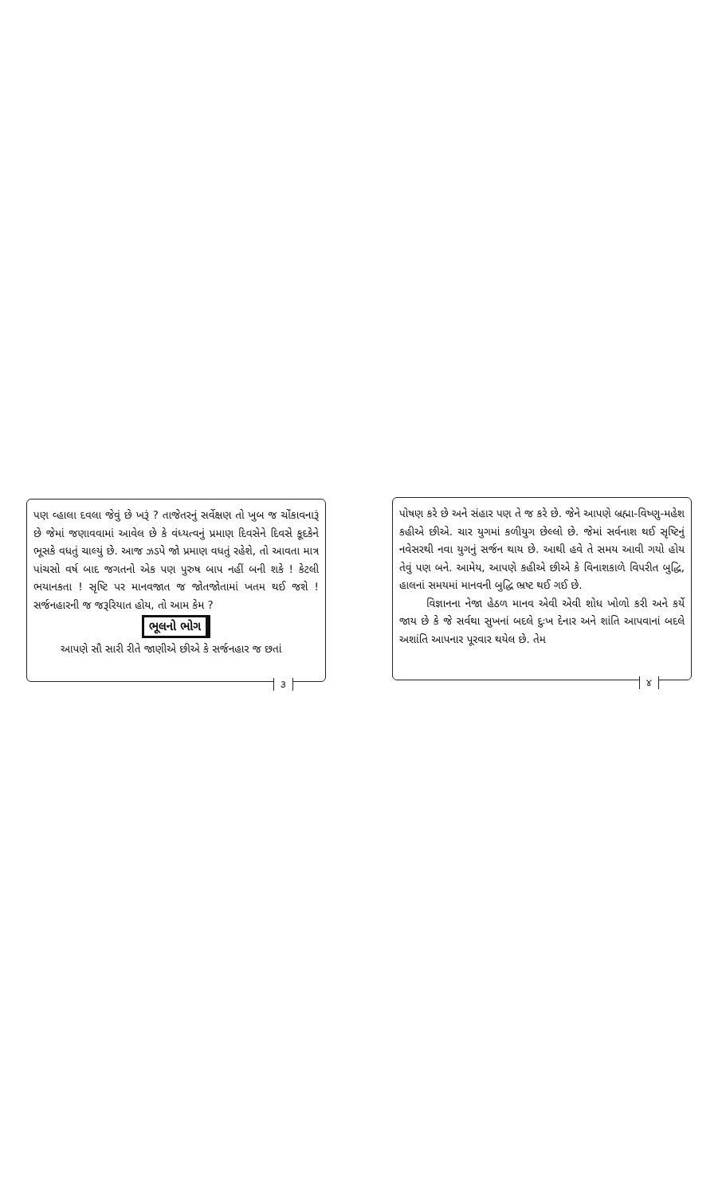પણ વ્હાલા દવલા જેવું છે ખરૂં ? તાજેતરનું સર્વેક્ષણ તો ખુબ જ ચોંકાવનારૂં છે જેમાં જણાવવામાં આવેલ છે કે વંધ્યત્વનું પ્રમાણ દિવસેને દિવસે કૂદકેને ભૂસકે વધતું ચાલ્યું છે. આજ ઝડપે જો પ્રમાણ વધતું રહેશે, તો આવતા માત્ર પાંચસો વર્ષ બાદ જગતનો એક પણ પુરુષ બાપ નહીં બની શકે ! કેટલી ભયાનકતા ! સૃષ્ટિ પર માનવજાત જ જોતજોતામાં ખતમ થઈ જશે ! સર્જનહારની જ જરૂરિયાત હોય, તો આમ કેમ ?
ભૂલનો ભોગ
આપણે સૌ સારી રીતે જાણીએ છીએ કે સર્જનહાર જ છતાં
૩
પોષણ કરે છે અને સંહાર પણ તે જ કરે છે. જેને આપણે બ્રહ્મા-વિષ્ણુ-મહેશ કહીએ છીએ. ચાર યુગમાં કળીયુગ છેલ્લો છે. જેમાં સર્વનાશ થઈ સૃષ્ટિનું નવેસરથી નવા યુગનું સર્જન થાય છે. આથી હવે તે સમય આવી ગયો હોય તેવું પણ બને. આમેય, આપણે કહીએ છીએ કે વિનાશકાળે વિપરીત બુદ્ધિ, હાલનાં સમયમાં માનવની બુદ્ધિ ભ્રષ્ટ થઈ ગઈ છે.
વિજ્ઞાનના નેજા હેઠળ માનવ એવી એવી શોધ ખોળો કરી અને કર્યે જાય છે કે જે સર્વથા સુખનાં બદલે દુઃખ દેનાર અને શાંતિ આપવાનાં બદલે અશાંતિ આપનાર પૂરવાર થયેલ છે. તેમ
૪